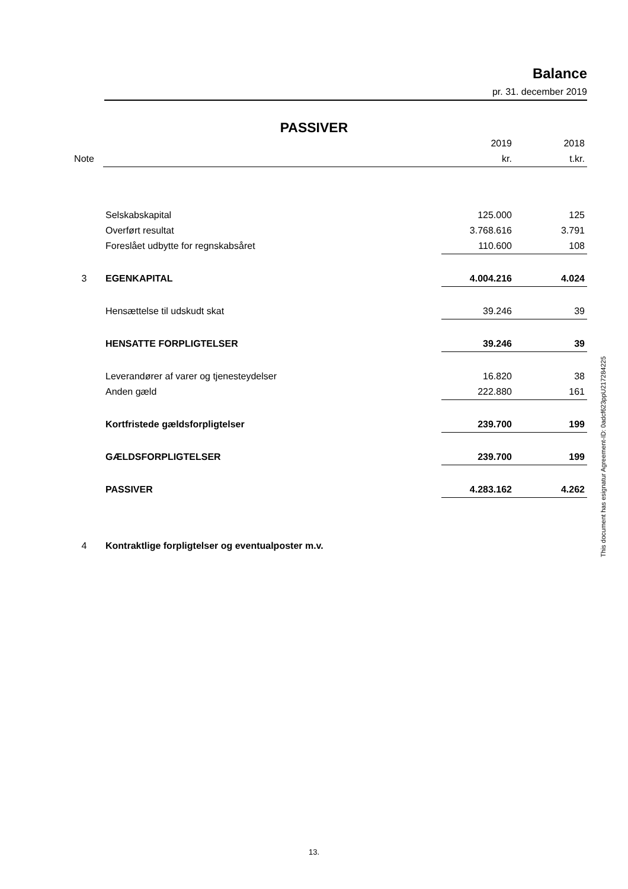Balance
pr. 31. december 2019
PASSIVER
| | | 2019 | 2018 |
| Note | | kr. | t.kr. |
| | Selskabskapital | 125.000 | 125 |
| | Overført resultat | 3.768.616 | 3.791 |
| | Foreslået udbytte for regnskabsåret | 110.600 | 108 |
| 3 | EGENKAPITAL | 4.004.216 | 4.024 |
| | Hensættelse til udskudt skat | 39.246 | 39 |
| | HENSATTE FORPLIGTELSER | 39.246 | 39 |
| | Leverandører af varer og tjenesteydelser | 16.820 | 38 |
| | Anden gæld | 222.880 | 161 |
| | Kortfristede gældsforpligtelser | 239.700 | 199 |
| | GÆLDSFORPLIGTELSER | 239.700 | 199 |
| | PASSIVER | 4.283.162 | 4.262 |
| 4 | Kontraktlige forpligtelser og eventualposter m.v. | | |
This document has esignatur Agreement-ID: 0adcf623ppU217284225
13.